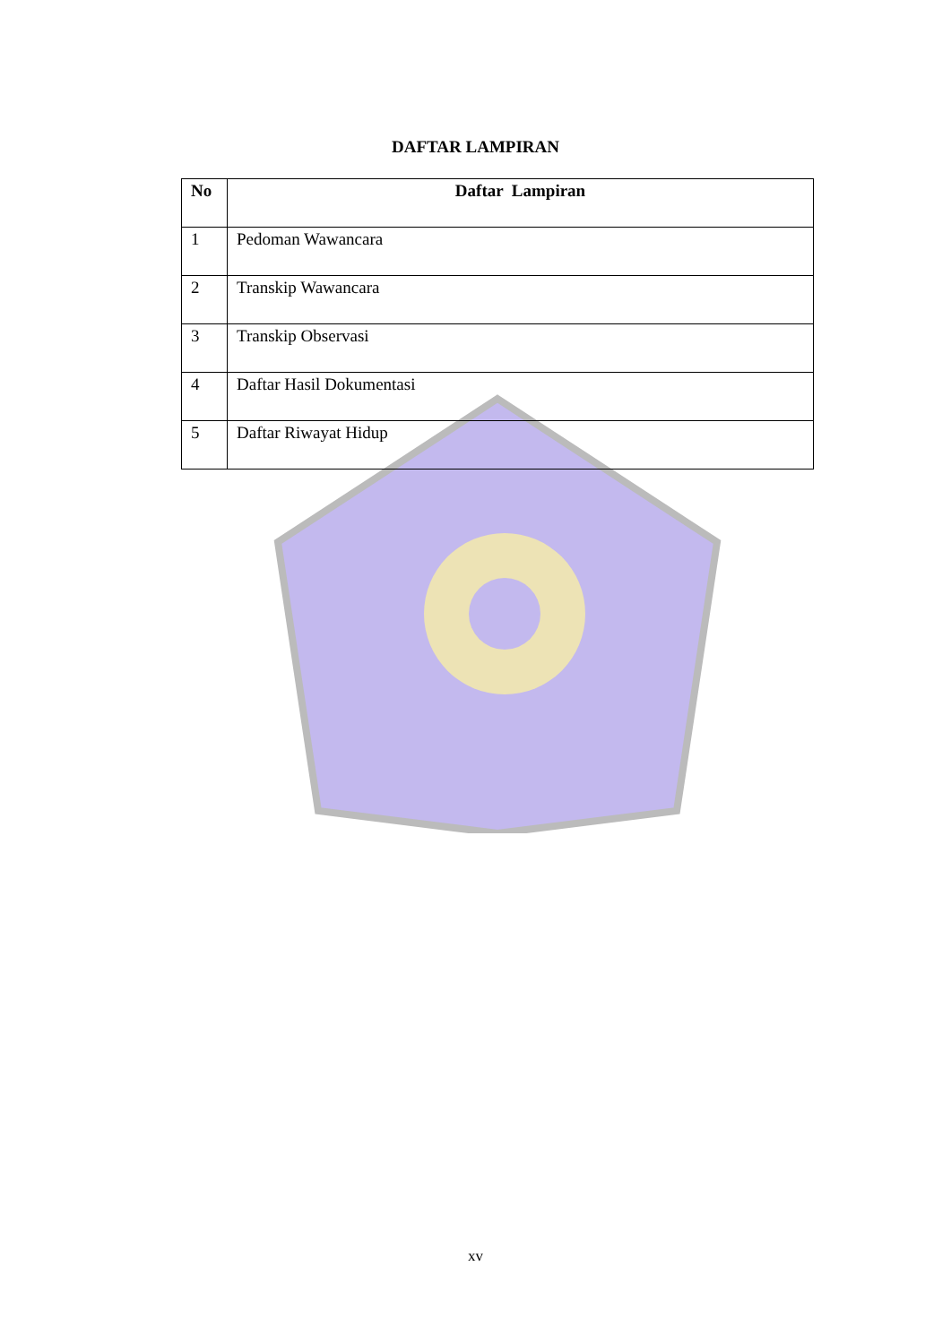DAFTAR LAMPIRAN
| No | Daftar Lampiran |
| --- | --- |
| 1 | Pedoman Wawancara |
| 2 | Transkip Wawancara |
| 3 | Transkip Observasi |
| 4 | Daftar Hasil Dokumentasi |
| 5 | Daftar Riwayat Hidup |
xv